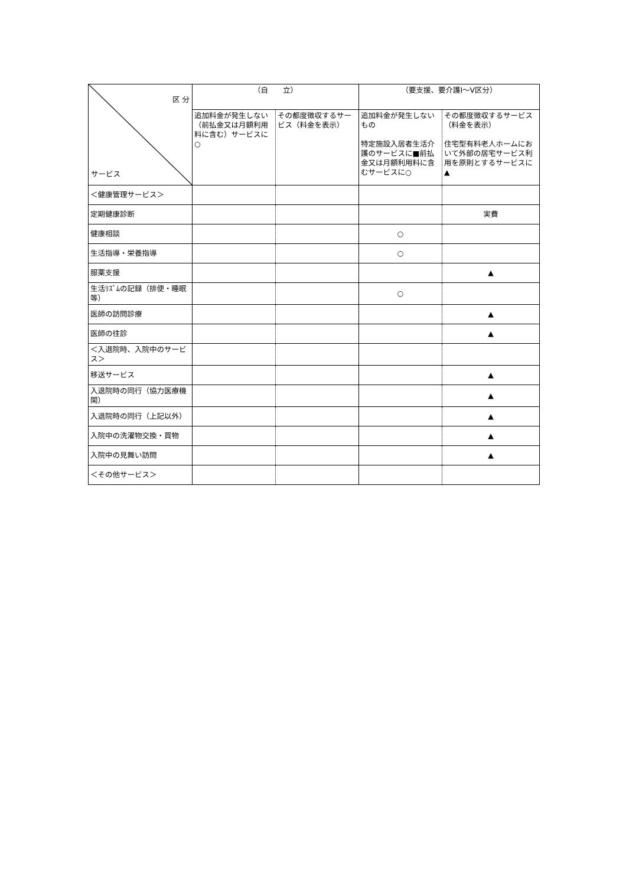| 区 分 サービス | （自 立） | | （要支援、要介護Ⅰ～Ⅴ区分） | |
| --- | --- | --- | --- | --- |
| | 追加料金が発生しない（前払金又は月額利用料に含む）サービスに○ | その都度徴収するサービス（料金を表示） | 追加料金が発生しないもの 特定施設入居者生活介護のサービスに■前払金又は月額利用料に含むサービスに○ | その都度徴収するサービス（料金を表示） 住宅型有料老人ホームにおいて外部の居宅サービス利用を原則とするサービスに▲ |
| ＜健康管理サービス＞ | | | | |
| 定期健康診断 | | | | 実費 |
| 健康相談 | | | ○ | |
| 生活指導・栄養指導 | | | ○ | |
| 服薬支援 | | | | ▲ |
| 生活ﾘｽﾞﾑの記録（排便・睡眠等） | | | ○ | |
| 医師の訪問診療 | | | | ▲ |
| 医師の往診 | | | | ▲ |
| ＜入退院時、入院中のサービス＞ | | | | |
| 移送サービス | | | | ▲ |
| 入退院時の同行（協力医療機関） | | | | ▲ |
| 入退院時の同行（上記以外） | | | | ▲ |
| 入院中の洗濯物交換・買物 | | | | ▲ |
| 入院中の見舞い訪問 | | | | ▲ |
| ＜その他サービス＞ | | | | |